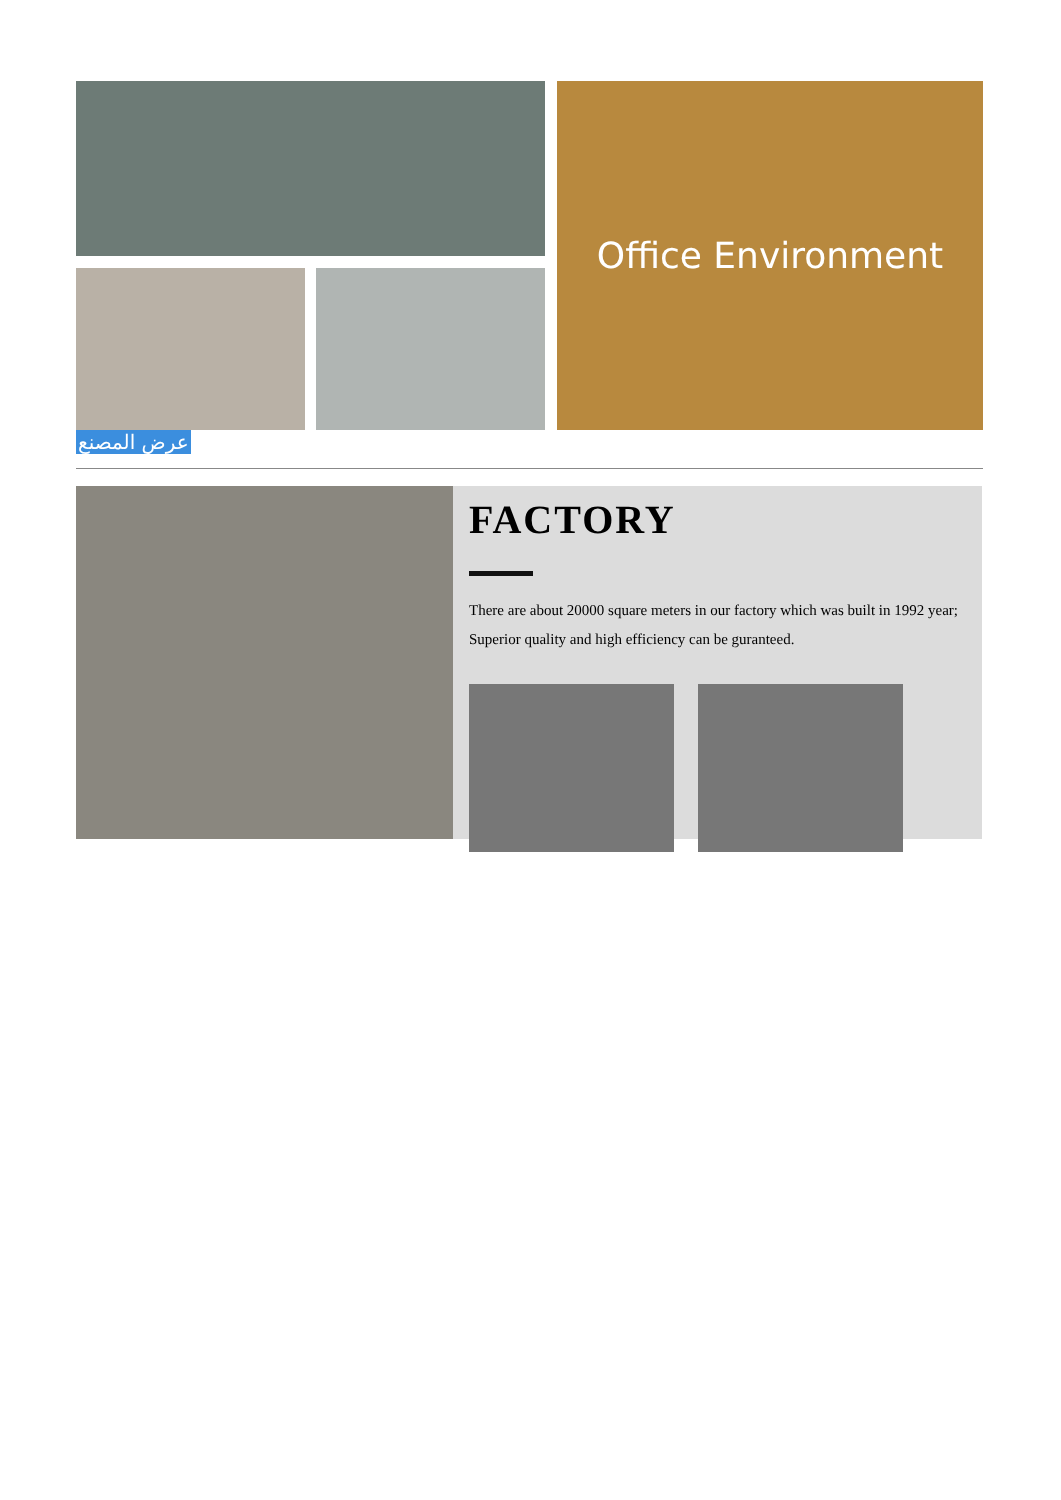Office Environment
عرض المصنع
FACTORY
There are about 20000 square meters in our factory which was built in 1992 year; Superior quality and high efficiency can be guranteed.